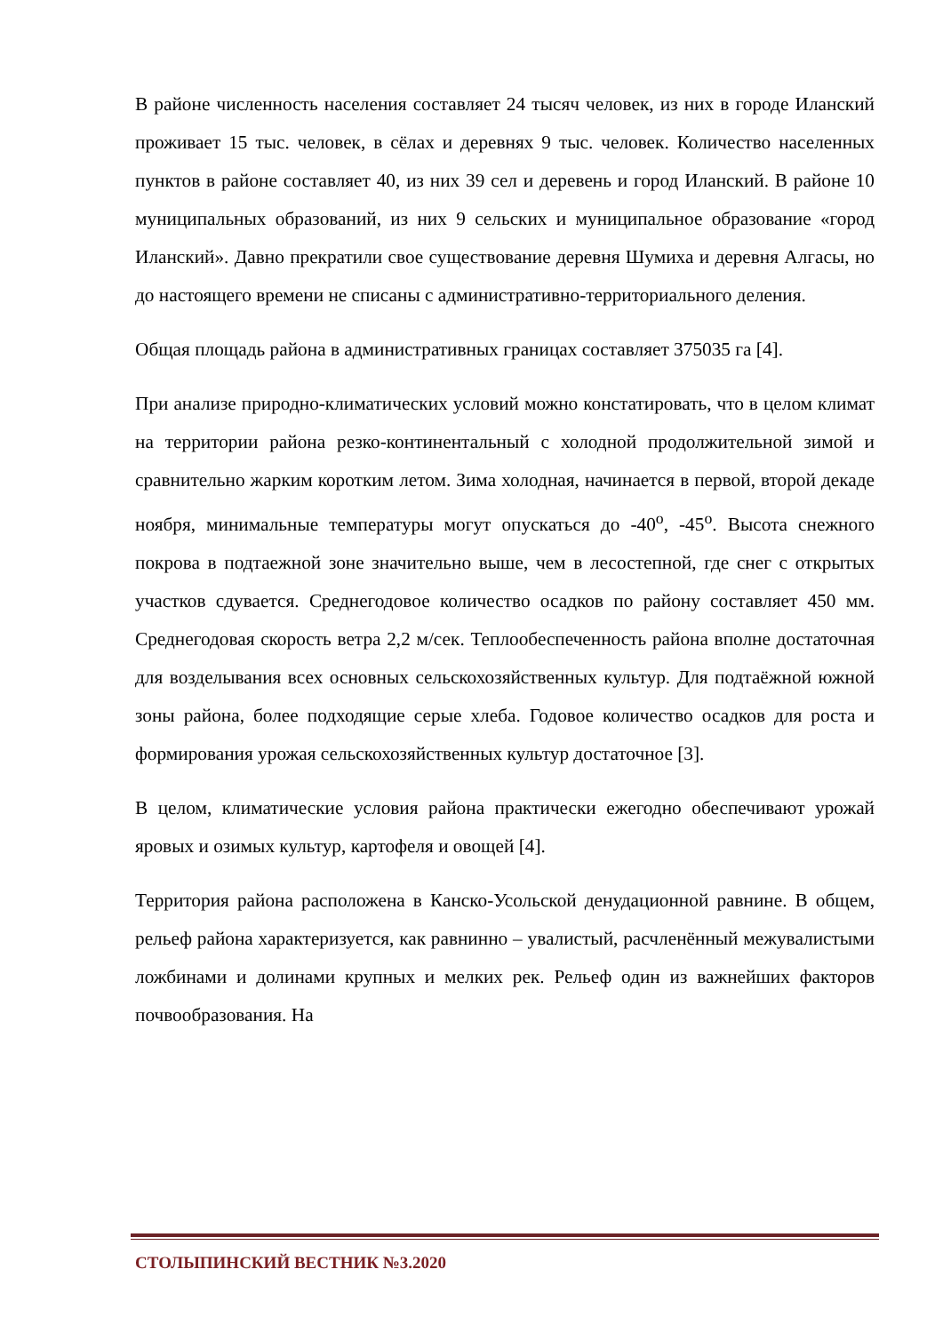В районе численность населения составляет 24 тысяч человек, из них в городе Иланский проживает 15 тыс. человек, в сёлах и деревнях 9 тыс. человек. Количество населенных пунктов в районе составляет 40, из них 39 сел и деревень и город Иланский. В районе 10 муниципальных образований, из них 9 сельских и муниципальное образование «город Иланский». Давно прекратили свое существование деревня Шумиха и деревня Алгасы, но до настоящего времени не списаны с административно-территориального деления.
Общая площадь района в административных границах составляет 375035 га [4].
При анализе природно-климатических условий можно констатировать, что в целом климат на территории района резко-континентальный с холодной продолжительной зимой и сравнительно жарким коротким летом. Зима холодная, начинается в первой, второй декаде ноября, минимальные температуры могут опускаться до -40<sup>о</sup>, -45<sup>о</sup>. Высота снежного покрова в подтаежной зоне значительно выше, чем в лесостепной, где снег с открытых участков сдувается. Среднегодовое количество осадков по району составляет 450 мм. Среднегодовая скорость ветра 2,2 м/сек. Теплообеспеченность района вполне достаточная для возделывания всех основных сельскохозяйственных культур. Для подтаёжной южной зоны района, более подходящие серые хлеба. Годовое количество осадков для роста и формирования урожая сельскохозяйственных культур достаточное [3].
В целом, климатические условия района практически ежегодно обеспечивают урожай яровых и озимых культур, картофеля и овощей [4].
Территория района расположена в Канско-Усольской денудационной равнине. В общем, рельеф района характеризуется, как равнинно – увалистый, расчленённый межувалистыми ложбинами и долинами крупных и мелких рек. Рельеф один из важнейших факторов почвообразования. На
СТОЛЫПИНСКИЙ ВЕСТНИК №3.2020